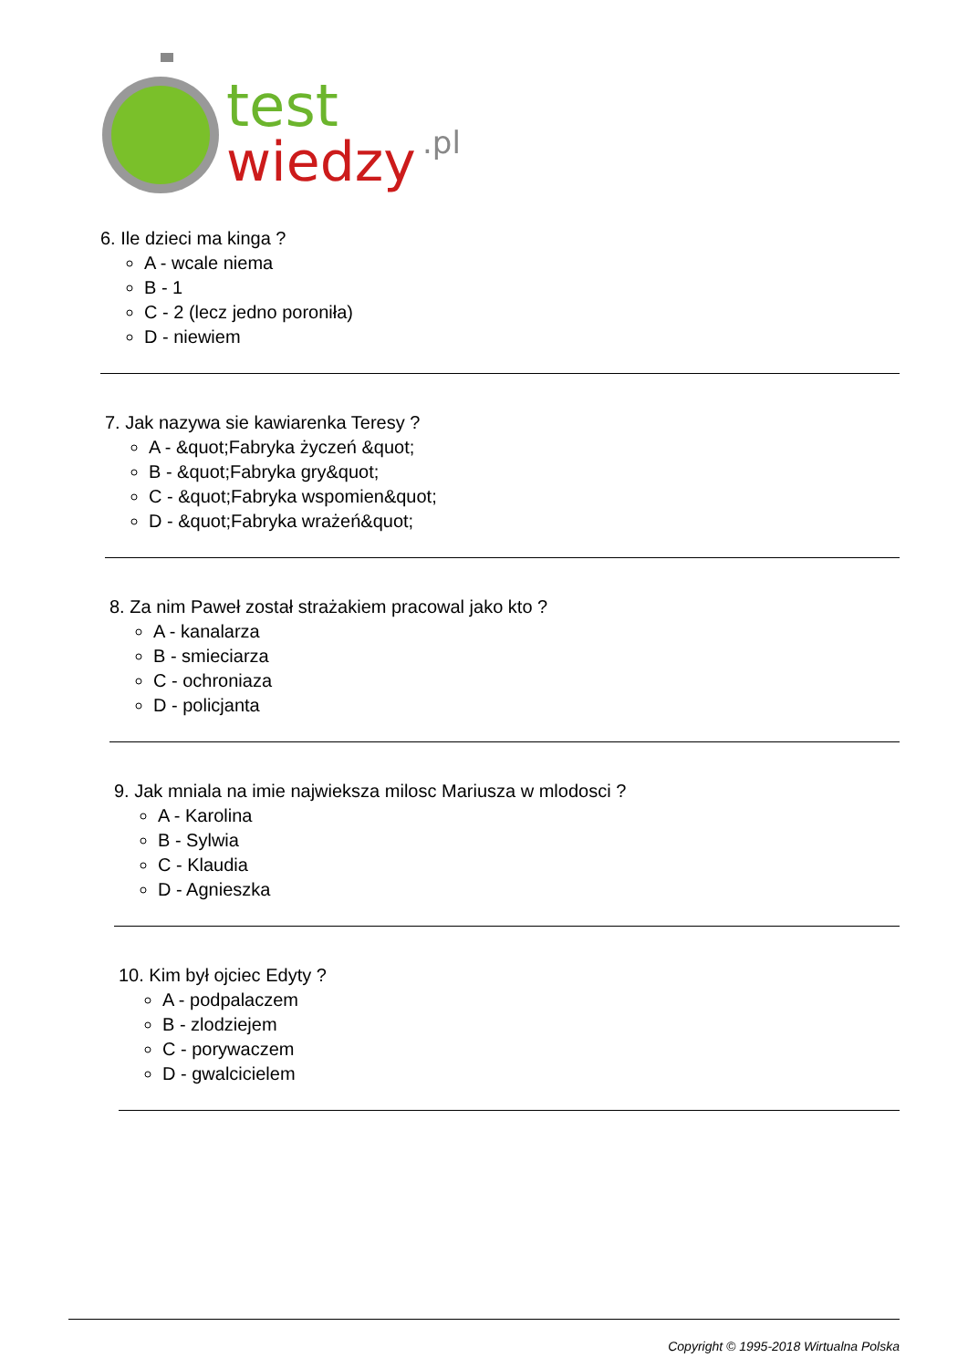test
wiedzy
.pl
6. Ile dzieci ma kinga ?
A - wcale niema
B - 1
C - 2 (lecz jedno poroniła)
D - niewiem
7. Jak nazywa sie kawiarenka Teresy ?
A - &quot;Fabryka życzeń &quot;
B - &quot;Fabryka gry&quot;
C - &quot;Fabryka wspomien&quot;
D - &quot;Fabryka wrażeń&quot;
8. Za nim Paweł został strażakiem pracowal jako kto ?
A - kanalarza
B - smieciarza
C - ochroniaza
D - policjanta
9. Jak mniala na imie najwieksza milosc Mariusza w mlodosci ?
A - Karolina
B - Sylwia
C - Klaudia
D - Agnieszka
10. Kim był ojciec Edyty ?
A - podpalaczem
B - zlodziejem
C - porywaczem
D - gwalcicielem
Copyright © 1995-2018 Wirtualna Polska